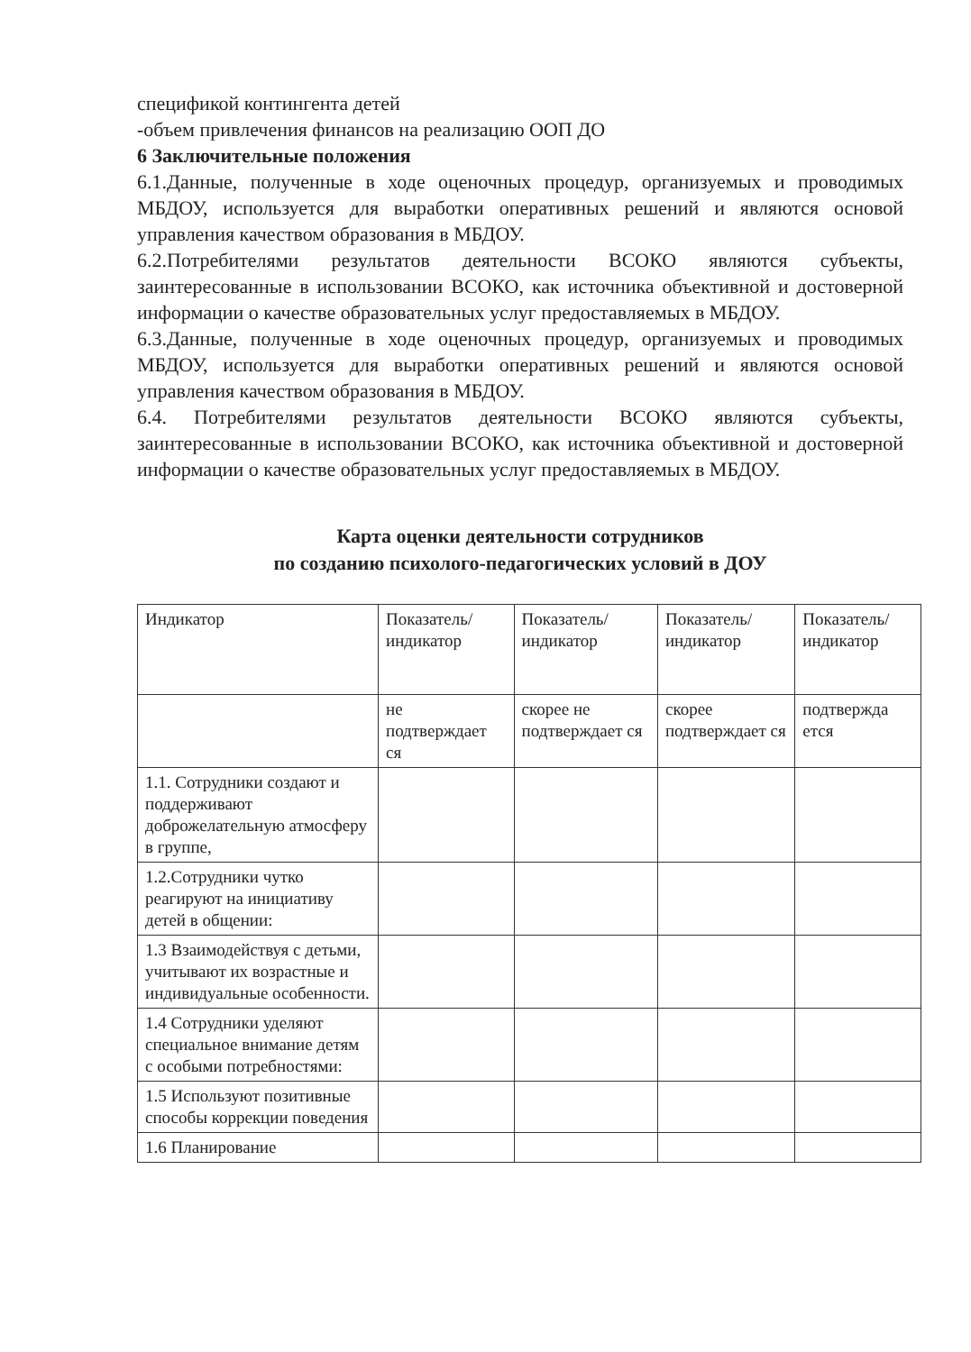спецификой контингента детей
-объем привлечения финансов на реализацию ООП ДО
6 Заключительные положения
6.1.Данные, полученные в ходе оценочных процедур, организуемых и проводимых МБДОУ, используется для выработки оперативных решений и являются основой управления качеством образования в МБДОУ.
6.2.Потребителями результатов деятельности ВСОКО являются субъекты, заинтересованные в использовании ВСОКО, как источника объективной и достоверной информации о качестве образовательных услуг предоставляемых в МБДОУ.
6.3.Данные, полученные в ходе оценочных процедур, организуемых и проводимых МБДОУ, используется для выработки оперативных решений и являются основой управления качеством образования в МБДОУ.
6.4. Потребителями результатов деятельности ВСОКО являются субъекты, заинтересованные в использовании ВСОКО, как источника объективной и достоверной информации о качестве образовательных услуг предоставляемых в МБДОУ.
Карта оценки деятельности сотрудников
по созданию психолого-педагогических условий в ДОУ
| Индикатор | Показатель/ индикатор | Показатель/ индикатор | Показатель/ индикатор | Показатель/ индикатор |
| | не подтверждает ся | скорее не подтверждает ся | скорее подтверждает ся | подтвержда ется |
| 1.1. Сотрудники создают и поддерживают доброжелательную атмосферу в группе, | | | | |
| 1.2.Сотрудники чутко реагируют на инициативу детей в общении: | | | | |
| 1.3 Взаимодействуя с детьми, учитывают их возрастные и индивидуальные особенности. | | | | |
| 1.4 Сотрудники уделяют специальное внимание детям с особыми потребностями: | | | | |
| 1.5 Используют позитивные способы коррекции поведения | | | | |
| 1.6 Планирование | | | | |